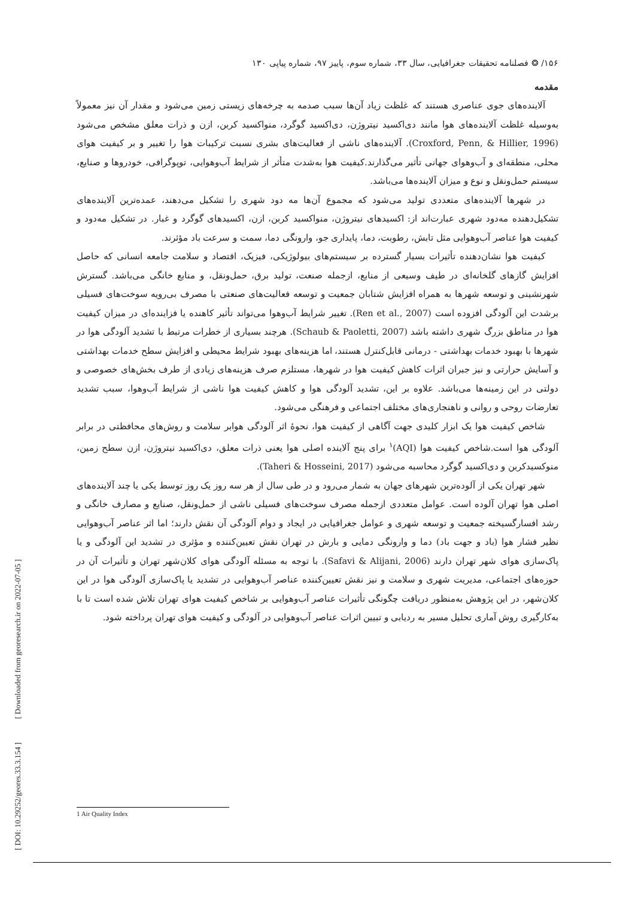[ DOI: 10.29252/geores.33.3.154 ] [ Downloaded from georesearch.ir on 2022-07-05 ]
۱۵۶/ ❂ فصلنامه تحقیقات جغرافیایی، سال ۳۳، شماره سوم، پاییز ۹۷، شماره پیاپی ۱۳۰
مقدمه
آلاینده‌های جوی عناصری هستند که غلظت زیاد آن‌ها سبب صدمه به چرخه‌های زیستی زمین می‌شود و مقدار آن نیز معمولاً به‌وسیله غلظت آلاینده‌های هوا مانند دی‌اکسید نیتروژن، دی‌اکسید گوگرد، منواکسید کربن، ازن و ذرات معلق مشخص می‌شود (Croxford, Penn, & Hillier, 1996). آلاینده‌های ناشی از فعالیت‌های بشری نسبت ترکیبات هوا را تغییر و بر کیفیت هوای محلی، منطقه‌ای و آب‌وهوای جهانی تأثیر می‌گذارند.کیفیت هوا به‌شدت متأثر از شرایط آب‌وهوایی، توپوگرافی، خودروها و صنایع، سیستم حمل‌ونقل و نوع و میزان آلاینده‌ها می‌باشد.
در شهرها آلاینده‌های متعددی تولید می‌شود که مجموع آن‌ها مه دود شهری را تشکیل می‌دهند، عمده‌ترین آلاینده‌های تشکیل‌دهنده مه‌دود شهری عبارت‌اند از: اکسیدهای نیتروژن، منواکسید کربن، ازن، اکسیدهای گوگرد و غبار. در تشکیل مه‌دود و کیفیت هوا عناصر آب‌وهوایی مثل تابش، رطوبت، دما، پایداری جو، وارونگی دما، سمت و سرعت باد مؤثرند.
کیفیت هوا نشان‌دهنده تأثیرات بسیار گسترده بر سیستم‌های بیولوژیکی، فیزیک، اقتصاد و سلامت جامعه انسانی که حاصل افزایش گازهای گلخانه‌ای در طیف وسیعی از منابع، ازجمله صنعت، تولید برق، حمل‌ونقل، و منابع خانگی می‌باشد. گسترش شهرنشینی و توسعه شهرها به همراه افزایش شتابان جمعیت و توسعه فعالیت‌های صنعتی با مصرف بی‌رویه سوخت‌های فسیلی برشدت این آلودگی افزوده است (Ren et al., 2007). تغییر شرایط آب‌وهوا می‌تواند تأثیر کاهنده یا فزاینده‌ای در میزان کیفیت هوا در مناطق بزرگ شهری داشته باشد (Schaub & Paoletti, 2007). هرچند بسیاری از خطرات مرتبط با تشدید آلودگی هوا در شهرها با بهبود خدمات بهداشتی - درمانی قابل‌کنترل هستند، اما هزینه‌های بهبود شرایط محیطی و افزایش سطح خدمات بهداشتی و آسایش حرارتی و نیز جبران اثرات کاهش کیفیت هوا در شهرها، مستلزم صرف هزینه‌های زیادی از طرف بخش‌های خصوصی و دولتی در این زمینه‌ها می‌باشد. علاوه بر این، تشدید آلودگی هوا و کاهش کیفیت هوا ناشی از شرایط آب‌وهوا، سبب تشدید تعارضات روحی و روانی و ناهنجاری‌های مختلف اجتماعی و فرهنگی می‌شود.
شاخص کیفیت هوا یک ابزار کلیدی جهت آگاهی از کیفیت هوا، نحوهٔ اثر آلودگی هوابر سلامت و روش‌های محافظتی در برابر آلودگی هوا است.شاخص کیفیت هوا (AQI)<sup>۱</sup> برای پنج آلاینده اصلی هوا یعنی ذرات معلق، دی‌اکسید نیتروژن، ازن سطح زمین، منوکسیدکربن و دی‌اکسید گوگرد محاسبه می‌شود (Taheri & Hosseini, 2017).
شهر تهران یکی از آلوده‌ترین شهرهای جهان به شمار می‌رود و در طی سال از هر سه روز یک روز توسط یکی یا چند آلاینده‌های اصلی هوا تهران آلوده است. عوامل متعددی ازجمله مصرف سوخت‌های فسیلی ناشی از حمل‌ونقل، صنایع و مصارف خانگی و رشد افسارگسیخته جمعیت و توسعه شهری و عوامل جغرافیایی در ایجاد و دوام آلودگی آن نقش دارند؛ اما اثر عناصر آب‌وهوایی نظیر فشار هوا (باد و جهت باد) دما و وارونگی دمایی و بارش در تهران نقش تعیین‌کننده و مؤثری در تشدید این آلودگی و یا پاک‌سازی هوای شهر تهران دارند (Safavi & Alijani, 2006). با توجه به مسئله آلودگی هوای کلان‌شهر تهران و تأثیرات آن در حوزه‌های اجتماعی، مدیریت شهری و سلامت و نیز نقش تعیین‌کننده عناصر آب‌وهوایی در تشدید یا پاک‌سازی آلودگی هوا در این کلان‌شهر، در این پژوهش به‌منظور دریافت چگونگی تأثیرات عناصر آب‌وهوایی بر شاخص کیفیت هوای تهران تلاش شده است تا با به‌کارگیری روش آماری تحلیل مسیر به ردیابی و تبیین اثرات عناصر آب‌وهوایی در آلودگی و کیفیت هوای تهران پرداخته شود.
1 Air Quality Index